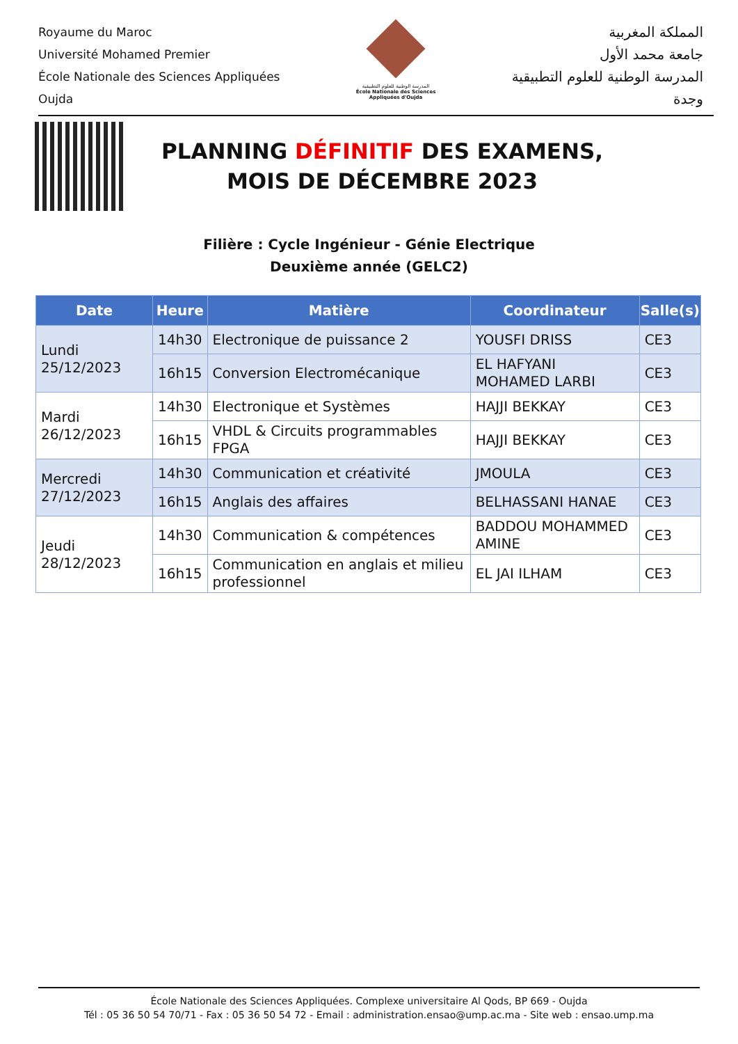Royaume du Maroc
Université Mohamed Premier
École Nationale des Sciences Appliquées
Oujda
المدرسة الوطنية للعلوم التطبيقية
École Nationale des Sciences Appliquées d'Oujda
المملكة المغربية
جامعة محمد الأول
المدرسة الوطنية للعلوم التطبيقية
وجدة
PLANNING DÉFINITIF DES EXAMENS,
MOIS DE DÉCEMBRE 2023
Filière : Cycle Ingénieur - Génie Electrique
Deuxième année (GELC2)
| Date | Heure | Matière | Coordinateur | Salle(s) |
| --- | --- | --- | --- | --- |
| Lundi 25/12/2023 | 14h30 | Electronique de puissance 2 | YOUSFI DRISS | CE3 |
| | 16h15 | Conversion Electromécanique | EL HAFYANI MOHAMED LARBI | CE3 |
| Mardi 26/12/2023 | 14h30 | Electronique et Systèmes | HAJJI BEKKAY | CE3 |
| | 16h15 | VHDL & Circuits programmables FPGA | HAJJI BEKKAY | CE3 |
| Mercredi 27/12/2023 | 14h30 | Communication et créativité | JMOULA | CE3 |
| | 16h15 | Anglais des affaires | BELHASSANI HANAE | CE3 |
| Jeudi 28/12/2023 | 14h30 | Communication & compétences | BADDOU MOHAMMED AMINE | CE3 |
| | 16h15 | Communication en anglais et milieu professionnel | EL JAI ILHAM | CE3 |
École Nationale des Sciences Appliquées. Complexe universitaire Al Qods, BP 669 - Oujda
Tél : 05 36 50 54 70/71 - Fax : 05 36 50 54 72 - Email : administration.ensao@ump.ac.ma - Site web : ensao.ump.ma